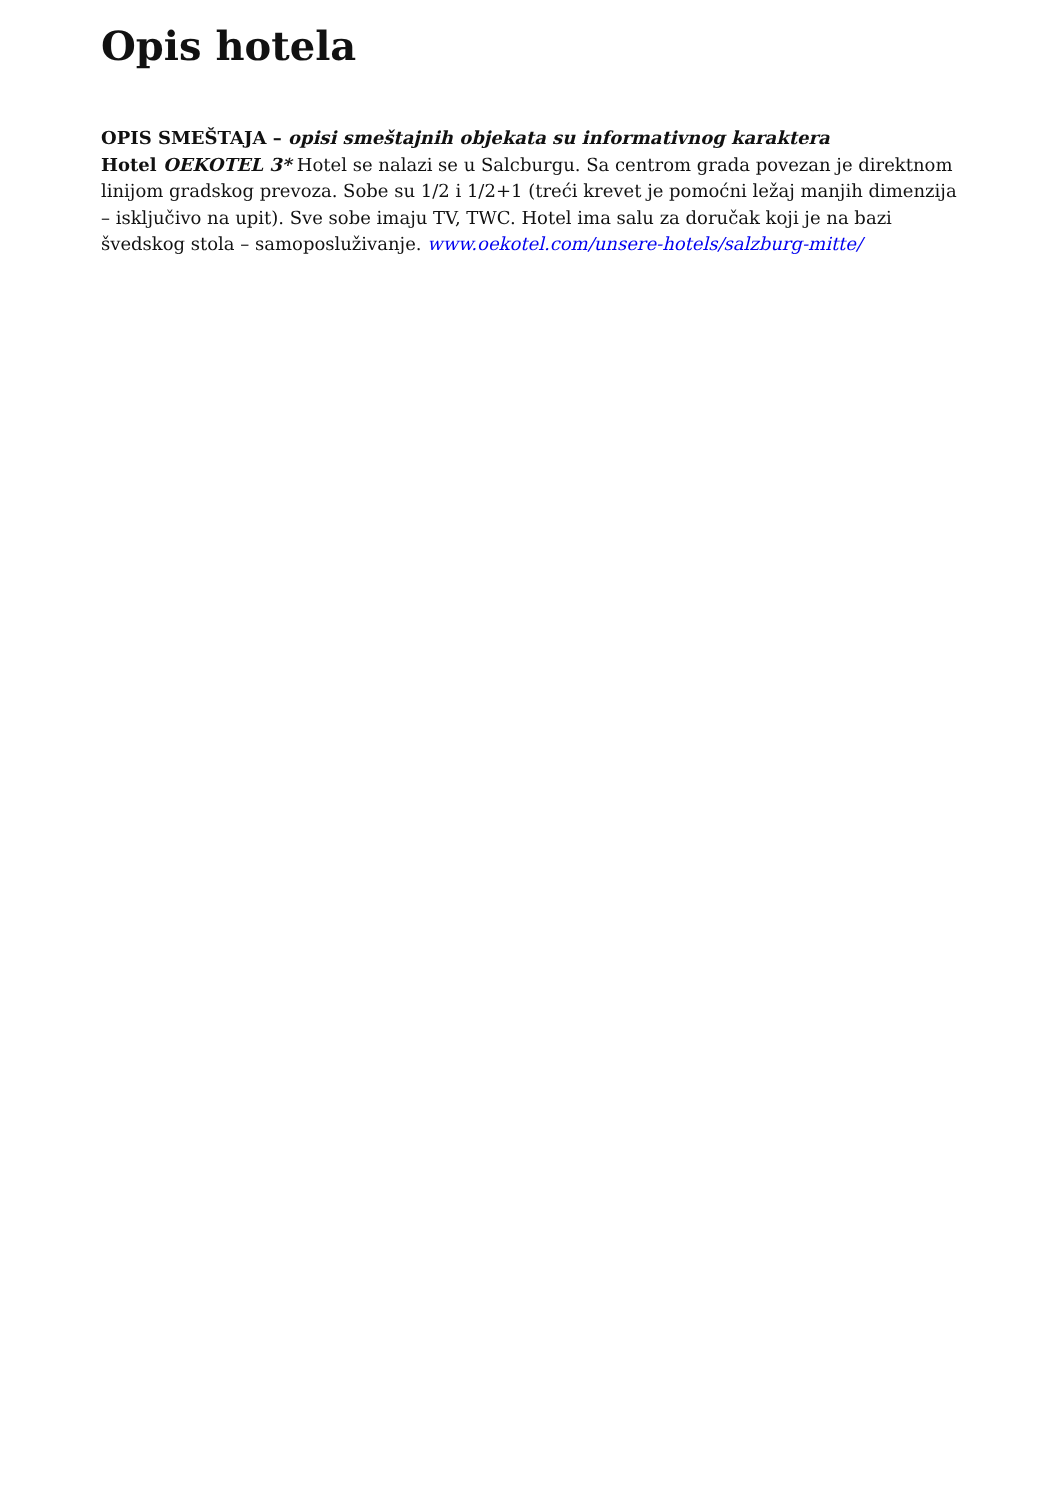Opis hotela
OPIS SMEŠTAJA – opisi smeštajnih objekata su informativnog karaktera
Hotel OEKOTEL 3* Hotel se nalazi se u Salcburgu. Sa centrom grada povezan je direktnom linijom gradskog prevoza. Sobe su 1/2 i 1/2+1 (treći krevet je pomoćni ležaj manjih dimenzija – isključivo na upit). Sve sobe imaju TV, TWC. Hotel ima salu za doručak koji je na bazi švedskog stola – samoposluživanje. www.oekotel.com/unsere-hotels/salzburg-mitte/